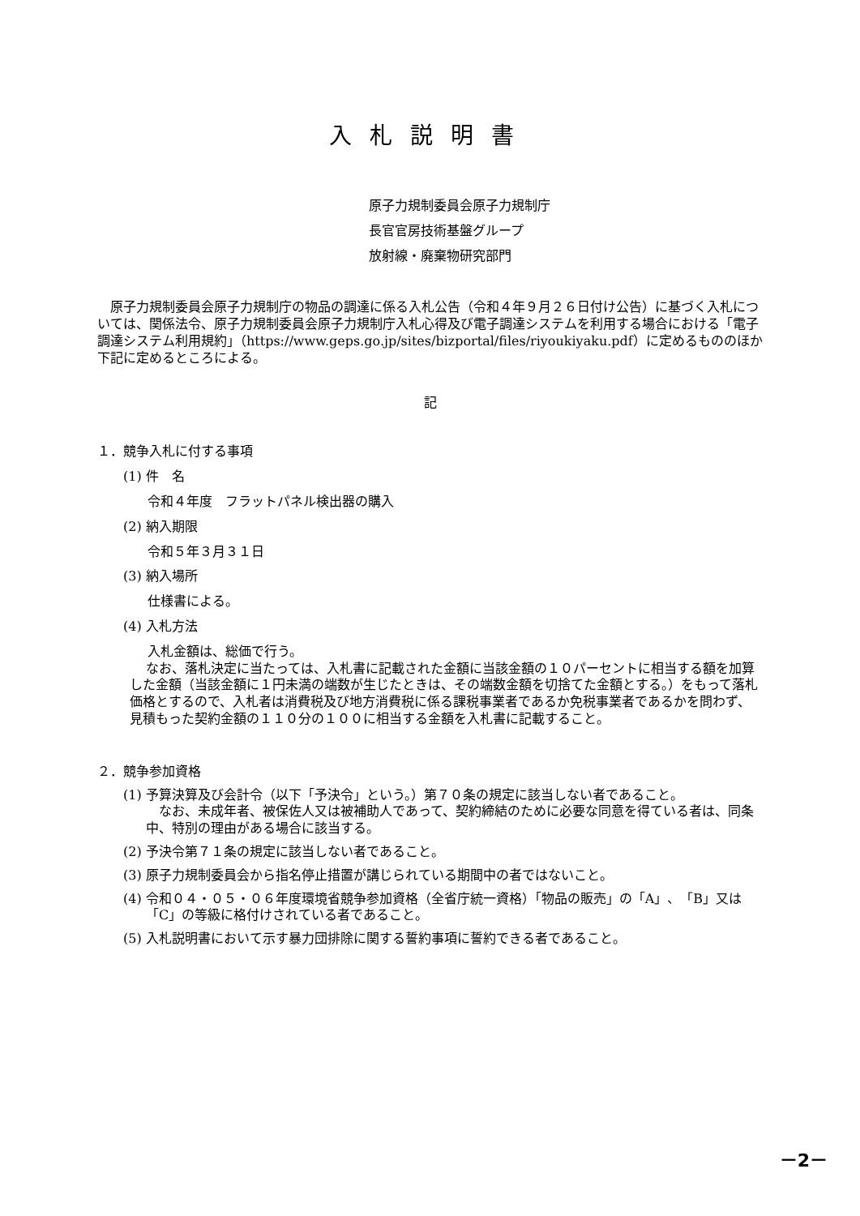入札説明書
原子力規制委員会原子力規制庁
長官官房技術基盤グループ
放射線・廃棄物研究部門
原子力規制委員会原子力規制庁の物品の調達に係る入札公告（令和４年９月２６日付け公告）に基づく入札については、関係法令、原子力規制委員会原子力規制庁入札心得及び電子調達システムを利用する場合における「電子調達システム利用規約」（https://www.geps.go.jp/sites/bizportal/files/riyoukiyaku.pdf）に定めるもののほか下記に定めるところによる。
記
１．競争入札に付する事項
(1) 件　名
令和４年度　フラットパネル検出器の購入
(2) 納入期限
令和５年３月３１日
(3) 納入場所
仕様書による。
(4) 入札方法
入札金額は、総価で行う。
なお、落札決定に当たっては、入札書に記載された金額に当該金額の１０パーセントに相当する額を加算した金額（当該金額に１円未満の端数が生じたときは、その端数金額を切捨てた金額とする。）をもって落札価格とするので、入札者は消費税及び地方消費税に係る課税事業者であるか免税事業者であるかを問わず、見積もった契約金額の１１０分の１００に相当する金額を入札書に記載すること。
２．競争参加資格
(1) 予算決算及び会計令（以下「予決令」という。）第７０条の規定に該当しない者であること。
　なお、未成年者、被保佐人又は被補助人であって、契約締結のために必要な同意を得ている者は、同条中、特別の理由がある場合に該当する。
(2) 予決令第７１条の規定に該当しない者であること。
(3) 原子力規制委員会から指名停止措置が講じられている期間中の者ではないこと。
(4) 令和０４・０５・０６年度環境省競争参加資格（全省庁統一資格）「物品の販売」の「A」、「B」又は「C」の等級に格付けされている者であること。
(5) 入札説明書において示す暴力団排除に関する誓約事項に誓約できる者であること。
－2－